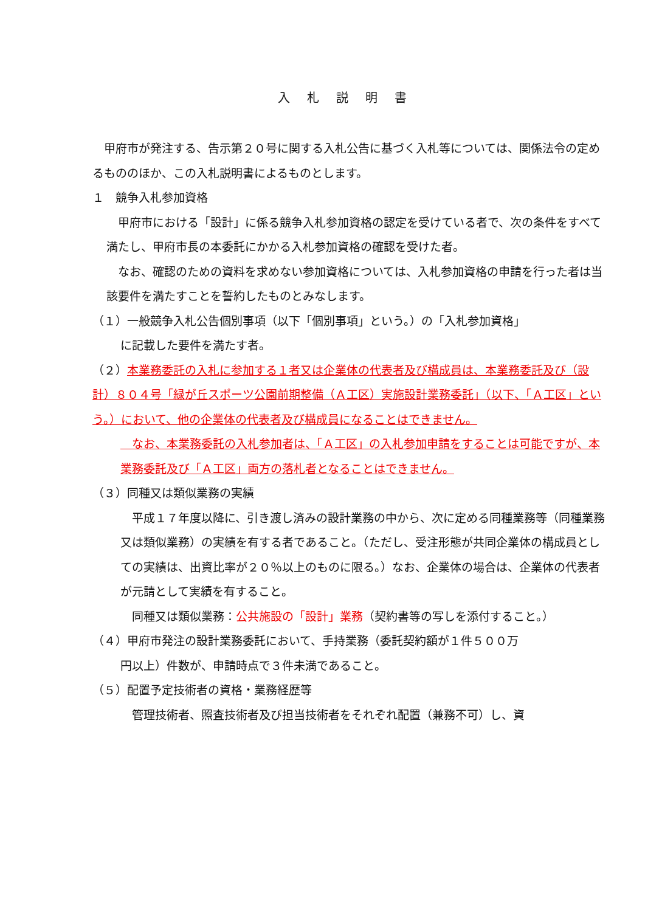入札説明書
　甲府市が発注する、告示第２０号に関する入札公告に基づく入札等については、関係法令の定めるもののほか、この入札説明書によるものとします。
１　競争入札参加資格
　甲府市における「設計」に係る競争入札参加資格の認定を受けている者で、次の条件をすべて満たし、甲府市長の本委託にかかる入札参加資格の確認を受けた者。
　なお、確認のための資料を求めない参加資格については、入札参加資格の申請を行った者は当該要件を満たすことを誓約したものとみなします。
（１）一般競争入札公告個別事項（以下「個別事項」という。）の「入札参加資格」
に記載した要件を満たす者。
（２）本業務委託の入札に参加する１者又は企業体の代表者及び構成員は、本業務委託及び（設計）８０４号「緑が丘スポーツ公園前期整備（Ａ工区）実施設計業務委託」（以下、「Ａ工区」という。）において、他の企業体の代表者及び構成員になることはできません。
　なお、本業務委託の入札参加者は、「Ａ工区」の入札参加申請をすることは可能ですが、本業務委託及び「Ａ工区」両方の落札者となることはできません。
（３）同種又は類似業務の実績
　平成１７年度以降に、引き渡し済みの設計業務の中から、次に定める同種業務等（同種業務又は類似業務）の実績を有する者であること。（ただし、受注形態が共同企業体の構成員としての実績は、出資比率が２０％以上のものに限る。）なお、企業体の場合は、企業体の代表者が元請として実績を有すること。
　同種又は類似業務：公共施設の「設計」業務（契約書等の写しを添付すること。）
（４）甲府市発注の設計業務委託において、手持業務（委託契約額が１件５００万
円以上）件数が、申請時点で３件未満であること。
（５）配置予定技術者の資格・業務経歴等
　管理技術者、照査技術者及び担当技術者をそれぞれ配置（兼務不可）し、資